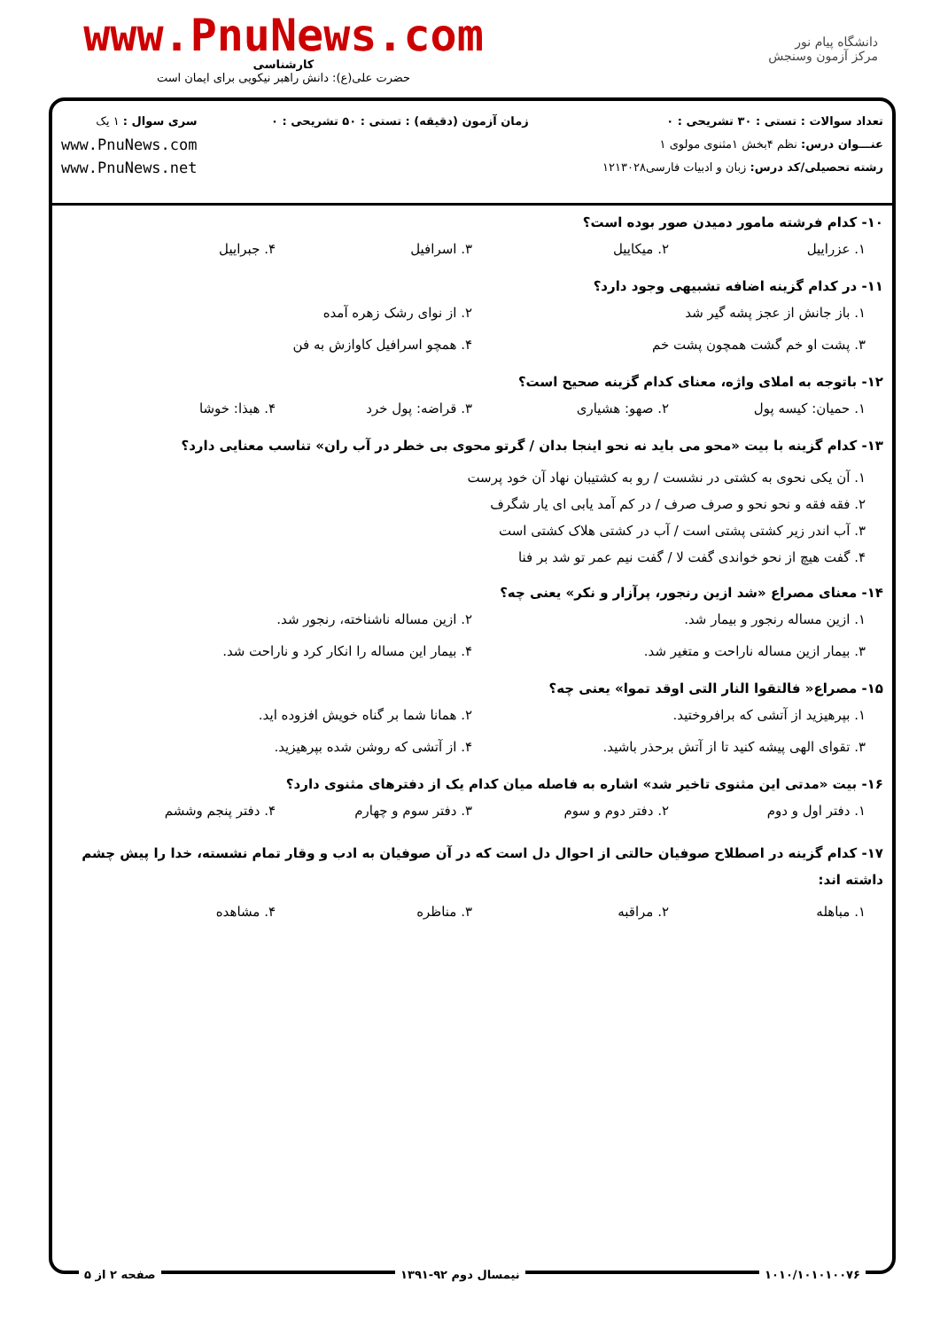دانشگاه پیام نور
مرکز آزمون وسنجش
www.PnuNews.com
کارشناسی
حضرت علی(ع): دانش راهبر نیکویی برای ایمان است
تعداد سوالات : تستی : ۳۰ تشریحی : ۰
عنـــوان درس: نظم ۴بخش ۱مثنوی مولوی ۱
رشته تحصیلی/کد درس: زبان و ادبیات فارسی۱۲۱۳۰۲۸
زمان آزمون (دقیقه) : تستی : ۵۰ تشریحی : ۰
سری سوال : ۱ یک
www.PnuNews.com
www.PnuNews.net
۱۰- کدام فرشته مامور دمیدن صور بوده است؟
۱. عزراییل ۲. میکاییل ۳. اسرافیل ۴. جبراییل
۱۱- در کدام گزینه اضافه تشبیهی وجود دارد؟
۱. باز جانش از عجز پشه گیر شد ۲. از نوای رشک زهره آمده ۳. پشت او خم گشت همچون پشت خم ۴. همچو اسرافیل کاوازش به فن
۱۲- باتوجه به املای واژه، معنای کدام گزینه صحیح است؟
۱. حمیان: کیسه پول ۲. صهو: هشیاری ۳. قراضه: پول خرد ۴. هبذا: خوشا
۱۳- کدام گزینه با بیت «محو می باید نه نحو اینجا بدان / گرتو محوی بی خطر در آب ران» تناسب معنایی دارد؟
۱. آن یکی نحوی به کشتی در نشست / رو به کشتیبان نهاد آن خود پرست
۲. فقه فقه و نحو نحو و صرف صرف / در کم آمد یابی ای یار شگرف
۳. آب اندر زیر کشتی پشتی است / آب در کشتی هلاک کشتی است
۴. گفت هیچ از نحو خواندی گفت لا / گفت نیم عمر تو شد بر فنا
۱۴- معنای مصراع «شد ازین رنجور، پرآزار و نکر» یعنی چه؟
۱. ازین مساله رنجور و بیمار شد. ۲. ازین مساله ناشناخته، رنجور شد. ۳. بیمار ازین مساله ناراحت و متغیر شد. ۴. بیمار این مساله را انکار کرد و ناراحت شد.
۱۵- مصراع« فالتقوا النار التی اوقد تموا» یعنی چه؟
۱. بپرهیزید از آتشی که برافروختید. ۲. همانا شما بر گناه خویش افزوده اید. ۳. تقوای الهی پیشه کنید تا از آتش برحذر باشید. ۴. از آتشی که روشن شده بپرهیزید.
۱۶- بیت «مدتی این مثنوی تاخیر شد» اشاره به فاصله میان کدام یک از دفترهای مثنوی دارد؟
۱. دفتر اول و دوم ۲. دفتر دوم و سوم ۳. دفتر سوم و چهارم ۴. دفتر پنجم وششم
۱۷- کدام گزینه در اصطلاح صوفیان حالتی از احوال دل است که در آن صوفیان به ادب و وقار تمام نشسته، خدا را پیش چشم داشته اند:
۱. مباهله ۲. مراقبه ۳. مناظره ۴. مشاهده
۱۰۱۰/۱۰۱۰۱۰۰۷۶ نیمسال دوم ۹۲-۱۳۹۱ صفحه ۲ از ۵